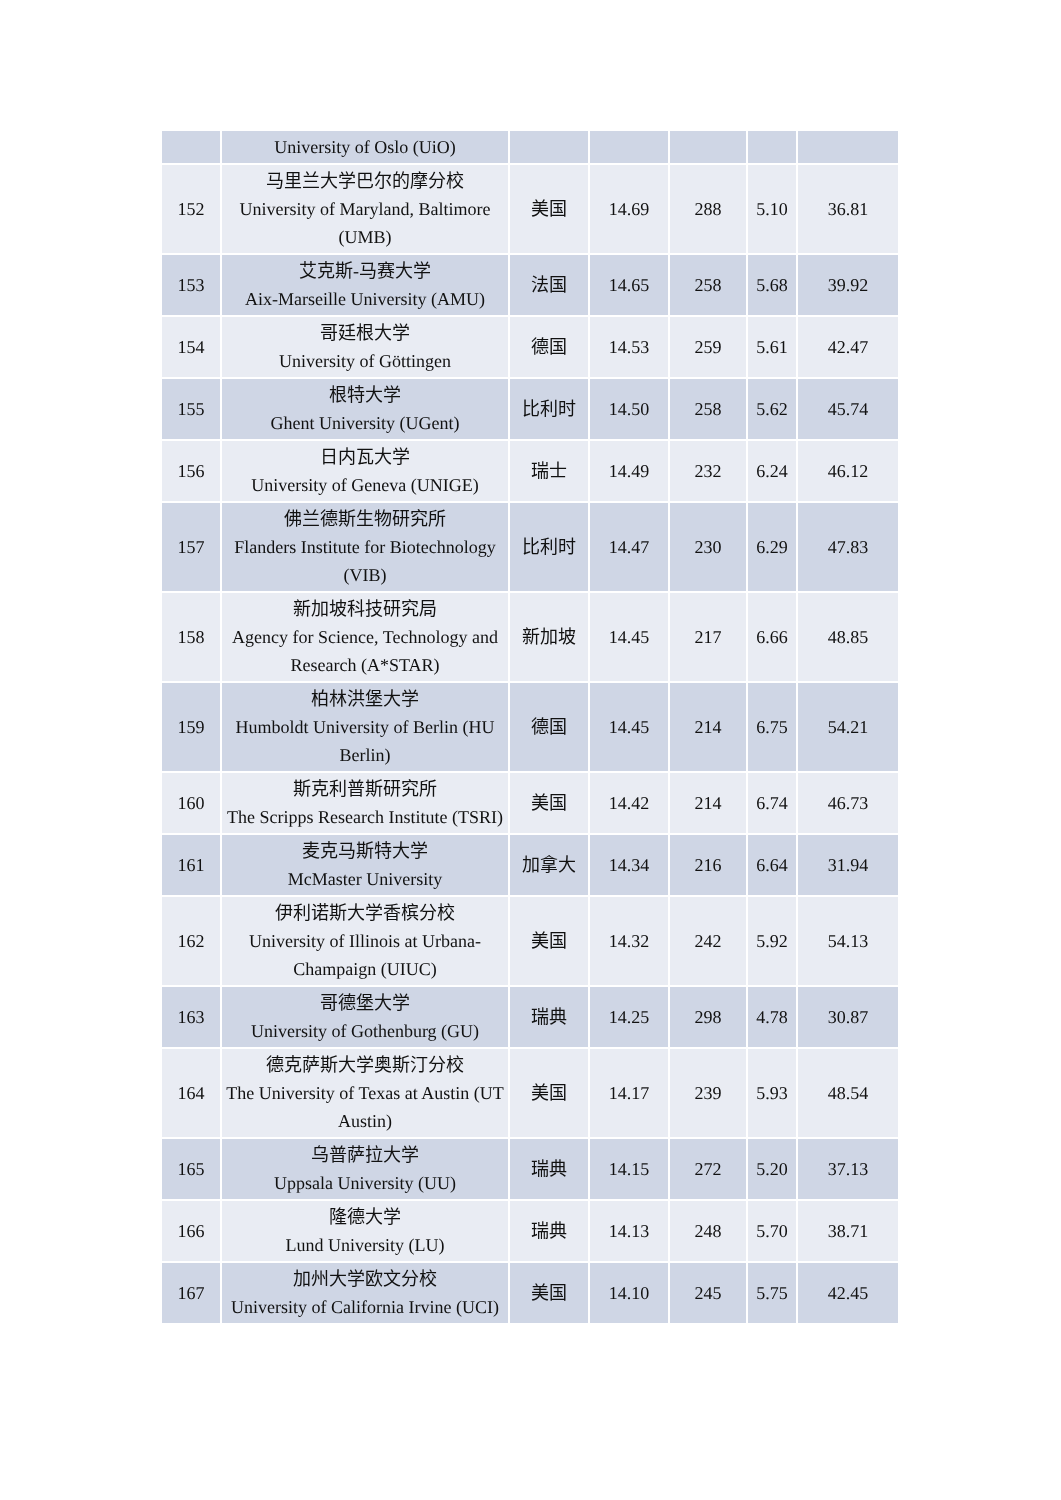| | University of Oslo (UiO) | | | | | |
| 152 | 马里兰大学巴尔的摩分校 University of Maryland, Baltimore (UMB) | 美国 | 14.69 | 288 | 5.10 | 36.81 |
| 153 | 艾克斯-马赛大学 Aix-Marseille University (AMU) | 法国 | 14.65 | 258 | 5.68 | 39.92 |
| 154 | 哥廷根大学 University of Göttingen | 德国 | 14.53 | 259 | 5.61 | 42.47 |
| 155 | 根特大学 Ghent University (UGent) | 比利时 | 14.50 | 258 | 5.62 | 45.74 |
| 156 | 日内瓦大学 University of Geneva (UNIGE) | 瑞士 | 14.49 | 232 | 6.24 | 46.12 |
| 157 | 佛兰德斯生物研究所 Flanders Institute for Biotechnology (VIB) | 比利时 | 14.47 | 230 | 6.29 | 47.83 |
| 158 | 新加坡科技研究局 Agency for Science, Technology and Research (A*STAR) | 新加坡 | 14.45 | 217 | 6.66 | 48.85 |
| 159 | 柏林洪堡大学 Humboldt University of Berlin (HU Berlin) | 德国 | 14.45 | 214 | 6.75 | 54.21 |
| 160 | 斯克利普斯研究所 The Scripps Research Institute (TSRI) | 美国 | 14.42 | 214 | 6.74 | 46.73 |
| 161 | 麦克马斯特大学 McMaster University | 加拿大 | 14.34 | 216 | 6.64 | 31.94 |
| 162 | 伊利诺斯大学香槟分校 University of Illinois at Urbana-Champaign (UIUC) | 美国 | 14.32 | 242 | 5.92 | 54.13 |
| 163 | 哥德堡大学 University of Gothenburg (GU) | 瑞典 | 14.25 | 298 | 4.78 | 30.87 |
| 164 | 德克萨斯大学奥斯汀分校 The University of Texas at Austin (UT Austin) | 美国 | 14.17 | 239 | 5.93 | 48.54 |
| 165 | 乌普萨拉大学 Uppsala University (UU) | 瑞典 | 14.15 | 272 | 5.20 | 37.13 |
| 166 | 隆德大学 Lund University (LU) | 瑞典 | 14.13 | 248 | 5.70 | 38.71 |
| 167 | 加州大学欧文分校 University of California Irvine (UCI) | 美国 | 14.10 | 245 | 5.75 | 42.45 |